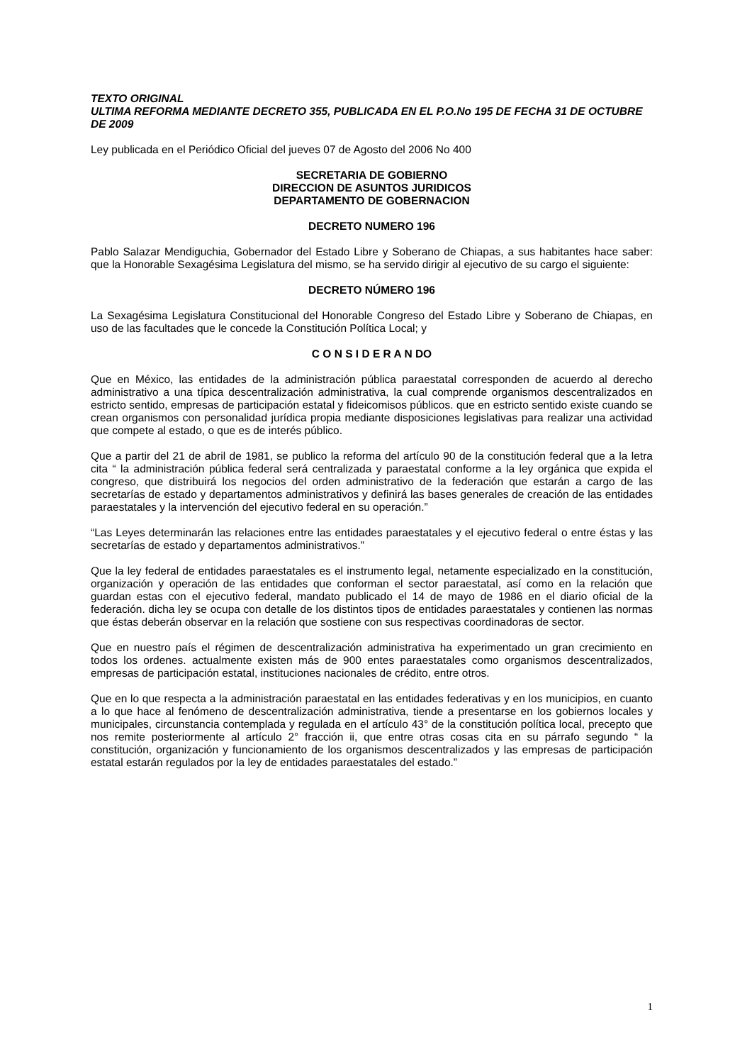TEXTO ORIGINAL
ULTIMA REFORMA MEDIANTE DECRETO 355, PUBLICADA EN EL P.O.No 195 DE FECHA 31 DE OCTUBRE DE 2009
Ley publicada en el Periódico Oficial del jueves 07 de Agosto del 2006 No 400
SECRETARIA DE GOBIERNO
DIRECCION DE ASUNTOS JURIDICOS
DEPARTAMENTO DE GOBERNACION
DECRETO NUMERO 196
Pablo Salazar Mendiguchia, Gobernador del Estado Libre y Soberano de Chiapas, a sus habitantes hace saber: que la Honorable Sexagésima Legislatura del mismo, se ha servido dirigir al ejecutivo de su cargo el siguiente:
DECRETO NÚMERO 196
La Sexagésima Legislatura Constitucional del Honorable Congreso del Estado Libre y Soberano de Chiapas, en uso de las facultades que le concede la Constitución Política Local; y
C O N S I D E R A N DO
Que en México, las entidades de la administración pública paraestatal corresponden de acuerdo al derecho administrativo a una típica descentralización administrativa, la cual comprende organismos descentralizados en estricto sentido, empresas de participación estatal y fideicomisos públicos. que en estricto sentido existe cuando se crean organismos con personalidad jurídica propia mediante disposiciones legislativas para realizar una actividad que compete al estado, o que es de interés público.
Que a partir del 21 de abril de 1981, se publico la reforma del artículo 90 de la constitución federal que a la letra cita “ la administración pública federal será centralizada y paraestatal conforme a la ley orgánica que expida el congreso, que distribuirá los negocios del orden administrativo de la federación que estarán a cargo de las secretarías de estado y departamentos administrativos y definirá las bases generales de creación de las entidades paraestatales y la intervención del ejecutivo federal en su operación.”
“Las Leyes determinarán las relaciones entre las entidades paraestatales y el ejecutivo federal o entre éstas y las secretarías de estado y departamentos administrativos.”
Que la ley federal de entidades paraestatales es el instrumento legal, netamente especializado en la constitución, organización y operación de las entidades que conforman el sector paraestatal, así como en la relación que guardan estas con el ejecutivo federal, mandato publicado el 14 de mayo de 1986 en el diario oficial de la federación. dicha ley se ocupa con detalle de los distintos tipos de entidades paraestatales y contienen las normas que éstas deberán observar en la relación que sostiene con sus respectivas coordinadoras de sector.
Que en nuestro país el régimen de descentralización administrativa ha experimentado un gran crecimiento en todos los ordenes. actualmente existen más de 900 entes paraestatales como organismos descentralizados, empresas de participación estatal, instituciones nacionales de crédito, entre otros.
Que en lo que respecta a la administración paraestatal en las entidades federativas y en los municipios, en cuanto a lo que hace al fenómeno de descentralización administrativa, tiende a presentarse en los gobiernos locales y municipales, circunstancia contemplada y regulada en el artículo 43° de la constitución política local, precepto que nos remite posteriormente al artículo 2° fracción ii, que entre otras cosas cita en su párrafo segundo “ la constitución, organización y funcionamiento de los organismos descentralizados y las empresas de participación estatal estarán regulados por la ley de entidades paraestatales del estado.”
1